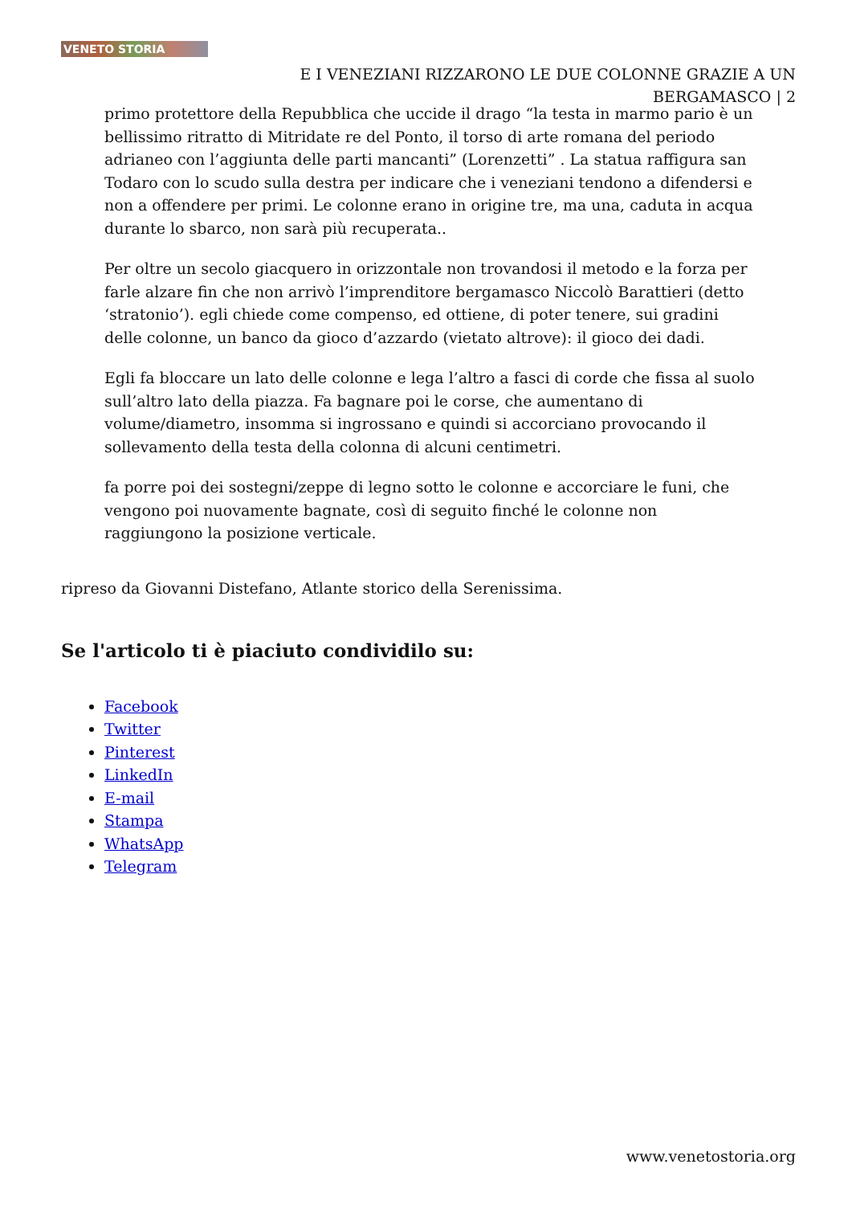VENETO STORIA
E I VENEZIANI RIZZARONO LE DUE COLONNE GRAZIE A UN BERGAMASCO | 2
primo protettore della Repubblica che uccide il drago “la testa in marmo pario è un bellissimo ritratto di Mitridate re del Ponto, il torso di arte romana del periodo adrianeo con l’aggiunta delle parti mancanti” (Lorenzetti” . La statua raffigura san Todaro con lo scudo sulla destra per indicare che i veneziani tendono a difendersi e non a offendere per primi. Le colonne erano in origine tre, ma una, caduta in acqua durante lo sbarco, non sarà più recuperata..
Per oltre un secolo giacquero in orizzontale non trovandosi il metodo e la forza per farle alzare fin che non arrivò l’imprenditore bergamasco Niccolò Barattieri (detto ‘stratonio’). egli chiede come compenso, ed ottiene, di poter tenere, sui gradini delle colonne, un banco da gioco d’azzardo (vietato altrove): il gioco dei dadi.
Egli fa bloccare un lato delle colonne e lega l’altro a fasci di corde che fissa al suolo sull’altro lato della piazza. Fa bagnare poi le corse, che aumentano di volume/diametro, insomma si ingrossano e quindi si accorciano provocando il sollevamento della testa della colonna di alcuni centimetri.
fa porre poi dei sostegni/zeppe di legno sotto le colonne e accorciare le funi, che vengono poi nuovamente bagnate, così di seguito finché le colonne non raggiungono la posizione verticale.
ripreso da Giovanni Distefano, Atlante storico della Serenissima.
Se l'articolo ti è piaciuto condividilo su:
Facebook
Twitter
Pinterest
LinkedIn
E-mail
Stampa
WhatsApp
Telegram
www.venetostoria.org